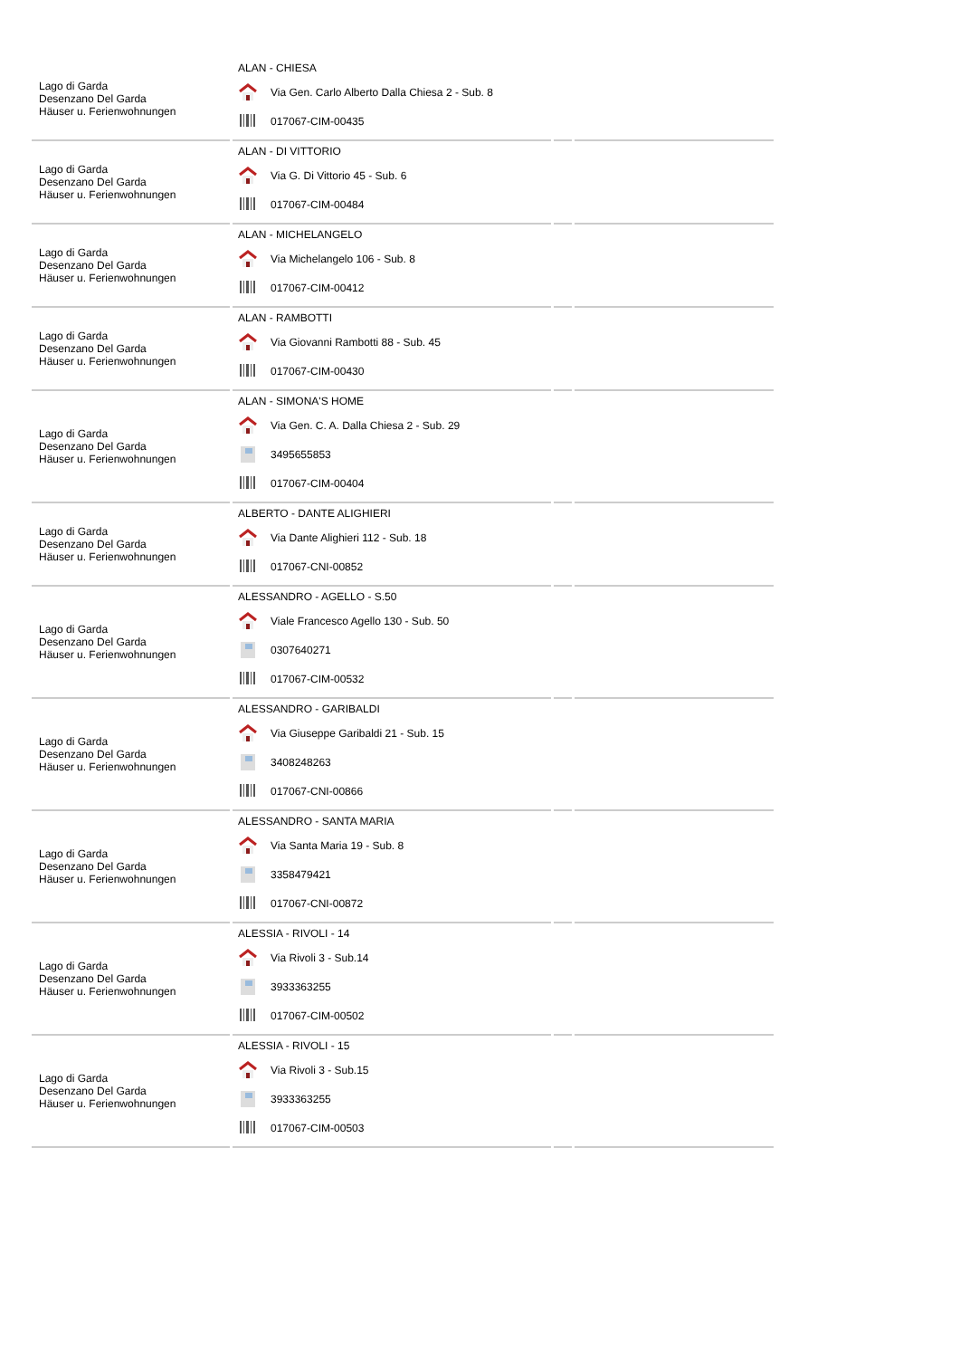| Lago di Garda Desenzano Del Garda Häuser u. Ferienwohnungen | ALAN - CHIESA Via Gen. Carlo Alberto Dalla Chiesa 2 - Sub. 8 017067-CIM-00435 | | |
| Lago di Garda Desenzano Del Garda Häuser u. Ferienwohnungen | ALAN - DI VITTORIO Via G. Di Vittorio 45 - Sub. 6 017067-CIM-00484 | | |
| Lago di Garda Desenzano Del Garda Häuser u. Ferienwohnungen | ALAN - MICHELANGELO Via Michelangelo 106 - Sub. 8 017067-CIM-00412 | | |
| Lago di Garda Desenzano Del Garda Häuser u. Ferienwohnungen | ALAN - RAMBOTTI Via Giovanni Rambotti 88 - Sub. 45 017067-CIM-00430 | | |
| Lago di Garda Desenzano Del Garda Häuser u. Ferienwohnungen | ALAN - SIMONA'S HOME Via Gen. C. A. Dalla Chiesa 2 - Sub. 29 3495655853 017067-CIM-00404 | | |
| Lago di Garda Desenzano Del Garda Häuser u. Ferienwohnungen | ALBERTO - DANTE ALIGHIERI Via Dante Alighieri 112 - Sub. 18 017067-CNI-00852 | | |
| Lago di Garda Desenzano Del Garda Häuser u. Ferienwohnungen | ALESSANDRO - AGELLO - S.50 Viale Francesco Agello 130 - Sub. 50 0307640271 017067-CIM-00532 | | |
| Lago di Garda Desenzano Del Garda Häuser u. Ferienwohnungen | ALESSANDRO - GARIBALDI Via Giuseppe Garibaldi 21 - Sub. 15 3408248263 017067-CNI-00866 | | |
| Lago di Garda Desenzano Del Garda Häuser u. Ferienwohnungen | ALESSANDRO - SANTA MARIA Via Santa Maria 19 - Sub. 8 3358479421 017067-CNI-00872 | | |
| Lago di Garda Desenzano Del Garda Häuser u. Ferienwohnungen | ALESSIA - RIVOLI - 14 Via Rivoli 3 - Sub.14 3933363255 017067-CIM-00502 | | |
| Lago di Garda Desenzano Del Garda Häuser u. Ferienwohnungen | ALESSIA - RIVOLI - 15 Via Rivoli 3 - Sub.15 3933363255 017067-CIM-00503 | | |